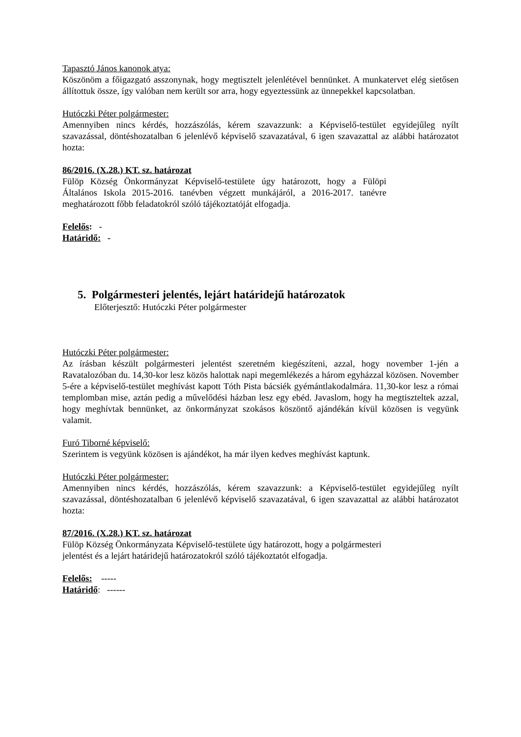Tapasztó János kanonok atya:
Köszönöm a főigazgató asszonynak, hogy megtisztelt jelenlétével bennünket. A munkatervet elég sietősen állítottuk össze, így valóban nem került sor arra, hogy egyeztessünk az ünnepekkel kapcsolatban.
Hutóczki Péter polgármester:
Amennyiben nincs kérdés, hozzászólás, kérem szavazzunk: a Képviselő-testület egyidejűleg nyílt szavazással, döntéshozatalban 6 jelenlévő képviselő szavazatával, 6 igen szavazattal az alábbi határozatot hozta:
86/2016. (X.28.) KT. sz. határozat
Fülöp Község Önkormányzat Képviselő-testülete úgy határozott, hogy a Fülöpi Általános Iskola 2015-2016. tanévben végzett munkájáról, a 2016-2017. tanévre meghatározott főbb feladatokról szóló tájékoztatóját elfogadja.
Felelős: -
Határidő: -
5. Polgármesteri jelentés, lejárt határidejű határozatok
Előterjesztő: Hutóczki Péter polgármester
Hutóczki Péter polgármester:
Az írásban készült polgármesteri jelentést szeretném kiegészíteni, azzal, hogy november 1-jén a Ravatalozóban du. 14,30-kor lesz közös halottak napi megemlékezés a három egyházzal közösen. November 5-ére a képviselő-testület meghívást kapott Tóth Pista bácsiék gyémántlakodalmára. 11,30-kor lesz a római templomban mise, aztán pedig a művelődési házban lesz egy ebéd. Javaslom, hogy ha megtiszteltek azzal, hogy meghívtak bennünket, az önkormányzat szokásos köszöntő ajándékán kívül közösen is vegyünk valamit.
Furó Tiborné képviselő:
Szerintem is vegyünk közösen is ajándékot, ha már ilyen kedves meghívást kaptunk.
Hutóczki Péter polgármester:
Amennyiben nincs kérdés, hozzászólás, kérem szavazzunk: a Képviselő-testület egyidejűleg nyílt szavazással, döntéshozatalban 6 jelenlévő képviselő szavazatával, 6 igen szavazattal az alábbi határozatot hozta:
87/2016. (X.28.) KT. sz. határozat
Fülöp Község Önkormányzata Képviselő-testülete úgy határozott, hogy a polgármesteri jelentést és a lejárt határidejű határozatokról szóló tájékoztatót elfogadja.
Felelős: -----
Határidő: ------